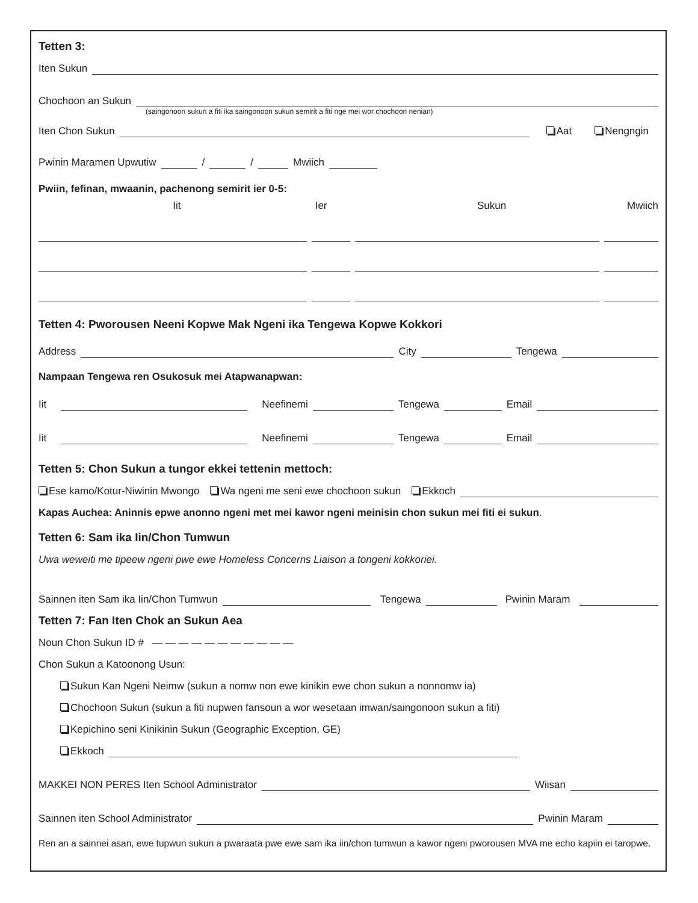Tetten 3:
Iten Sukun
Chochoon an Sukun
(saingonoon sukun a fiti ika saingonoon sukun semirit a fiti nge mei wor chochoon nenian)
Iten Chon Sukun Aat Nengngin
Pwinin Maramen Upwutiw / / Mwiich
Pwiin, fefinan, mwaanin, pachenong semirit ier 0-5:
Iit Ier Sukun Mwiich
Tetten 4: Pworousen Neeni Kopwe Mak Ngeni ika Tengewa Kopwe Kokkori
Address City Tengewa
Nampaan Tengewa ren Osukosuk mei Atapwanapwan:
Iit Neefinemi Tengewa Email
Iit Neefinemi Tengewa Email
Tetten 5: Chon Sukun a tungor ekkei tettenin mettoch:
Ese kamo/Kotur-Niwinin Mwongo Wa ngeni me seni ewe chochoon sukun Ekkoch
Kapas Auchea: Aninnis epwe anonno ngeni met mei kawor ngeni meinisin chon sukun mei fiti ei sukun.
Tetten 6: Sam ika Iin/Chon Tumwun
Uwa weweiti me tipeew ngeni pwe ewe Homeless Concerns Liaison a tongeni kokkoriei.
Sainnen iten Sam ika Iin/Chon Tumwun Tengewa Pwinin Maram
Tetten 7: Fan Iten Chok an Sukun Aea
Noun Chon Sukun ID # — — — — — — — — — — —
Chon Sukun a Katoonong Usun:
Sukun Kan Ngeni Neimw (sukun a nomw non ewe kinikin ewe chon sukun a nonnomw ia)
Chochoon Sukun (sukun a fiti nupwen fansoun a wor wesetaan imwan/saingonoon sukun a fiti)
Kepichino seni Kinikinin Sukun (Geographic Exception, GE)
Ekkoch
MAKKEI NON PERES Iten School Administrator Wiisan
Sainnen iten School Administrator Pwinin Maram
Ren an a sainnei asan, ewe tupwun sukun a pwaraata pwe ewe sam ika iin/chon tumwun a kawor ngeni pworousen MVA me echo kapiin ei taropwe.